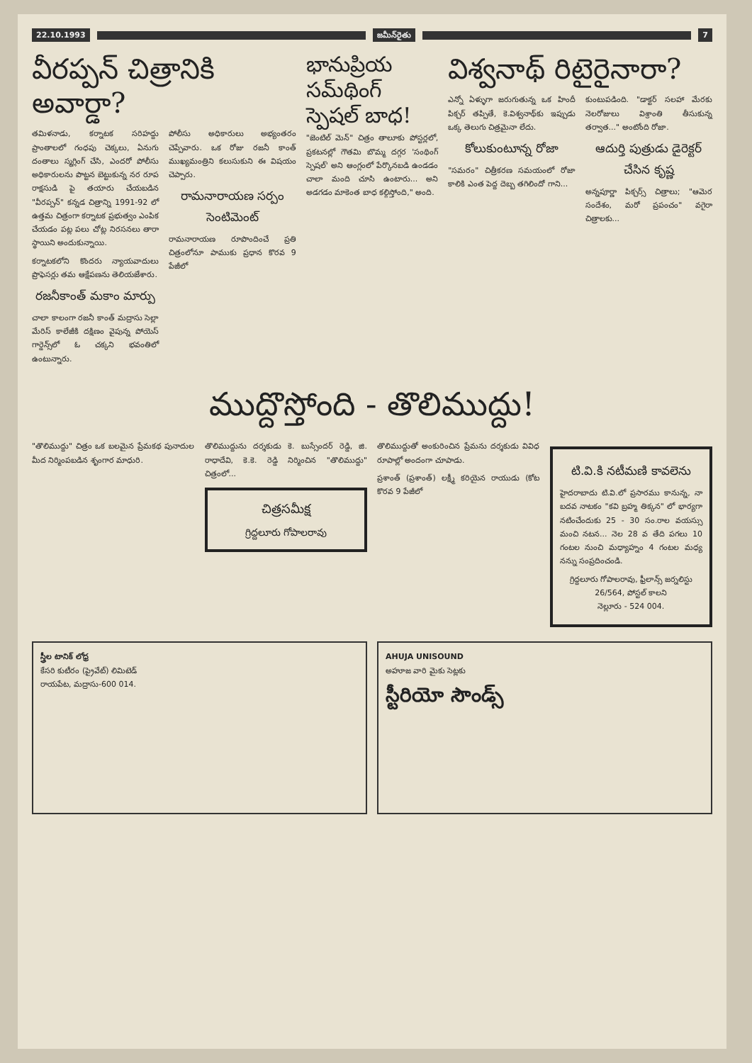22.10.1993 జమీన్‌రైతు 7
వీరప్పన్ చిత్రానికి అవార్డా?
తమిళనాడు, కర్నాటక సరిహద్దు ప్రాంతాలలో గంధపు చెక్కలు, ఏనుగు దంతాలు స్మగ్లింగ్ చేసి, ఎందరో పోలీసు అధికారులను పొట్టన బెట్టుకున్న నర రూప రాక్షసుడి పై తయారు చేయబడిన "వీరప్పన్" కన్నడ చిత్రాన్ని 1991-92 లో ఉత్తమ చిత్రంగా కర్నాటక ప్రభుత్వం ఎంపిక చేయడం పట్ల పలు చోట్ల నిరసనలు తారా స్థాయిని అందుకున్నాయి.
కర్నాటకలోని కొందరు న్యాయవాదులు ప్రొఫెసర్లు తమ ఆక్షేపణను తెలియజేశారు.
రజనీకాంత్ మకాం మార్పు
చాలా కాలంగా రజనీ కాంత్ మద్రాసు సెల్లా మేరిస్ కాలేజీకి దక్షిణం వైపున్న పోయెస్ గార్డెన్స్‌లో ఓ చక్కని భవంతిలో ఉంటున్నారు.
పోలీసు అధికారులు అభ్యంతరం చెప్పేవారు. ఒక రోజు రజనీ కాంత్ ముఖ్యమంత్రిని కలుసుకుని ఈ విషయం చెప్పారు.
రామనారాయణ సర్పం సెంటిమెంట్
రామనారాయణ రూపొందించే ప్రతి చిత్రంలోనూ పాముకు ప్రధాన కొరవ 9 పేజీలో
భానుప్రియ సమ్‌థింగ్ స్పెషల్ బాధ!
"జెంటిల్ మెన్" చిత్రం తాలూకు పోస్టర్లలో, ప్రకటనల్లో గౌతమి బొమ్మ దగ్గర 'సంథింగ్ స్పెషల్' అని ఆంగ్లంలో పేర్కొనబడి ఉండడం చాలా మంది చూసి ఉంటారు... అని అడగడం మాకెంత బాధ కల్గిస్తోంది," అంది.
విశ్వనాథ్ రిటైరైనారా?
ఎన్నో ఏళ్ళుగా జరుగుతున్న ఒక హిందీ పిక్చర్ తప్పితే, కె.విశ్వనాథ్‌కు ఇప్పుడు ఒక్క తెలుగు చిత్రమైనా లేదు.
కోలుకుంటూన్న రోజా
"సమరం" చిత్రీకరణ సమయంలో రోజా కాలికి ఎంత పెద్ద దెబ్బ తగిలిందో గాని...
కుంటుపడింది. "డాక్టర్ సలహా మేరకు నెలరోజులు విశ్రాంతి తీసుకున్న తర్వాత..." అంటోంది రోజా.
ఆదుర్తి పుత్రుడు డైరెక్టర్ చేసిన కృష్ణ
అన్నపూర్ణా పిక్చర్స్ చిత్రాలు; "ఆమెర సందేశం, మరో ప్రపంచం" వగైరా చిత్రాలకు...
ముద్దొస్తోంది - తొలిముద్దు!
"తొలిముద్దు" చిత్రం ఒక బలమైన ప్రేమకథ పునాదుల మీద నిర్మింపబడిన శృంగార మాధురి.
తొలిముద్దును దర్శకుడు కె. బుస్సేందర్ రెడ్డి, జి. రాధాదేవి, కె.కె. రెడ్డి నిర్మించిన "తొలిముద్దు" చిత్రంలో...
చిత్రసమీక్ష
గ్రిద్దలూరు గోపాలరావు
తొలిముద్దుతో అంకురించిన ప్రేమను దర్శకుడు వివిధ రూపాల్లో అందంగా చూపాడు.
ప్రశాంత్ (ప్రశాంత్) లక్ష్మీ కరియైన రాయుడు (కోట కొరవ 9 పేజీలో
టి.వి.కి నటీమణి కావలెను
హైదరాబాదు టి.వి.లో ప్రసారము కానున్న, నా బదవ నాటకం "కవి బ్రహ్మ తిక్కన" లో భార్యగా నటించేందుకు 25 - 30 సం.రాల వయస్సు మంచి నటన... నెల 28 వ తేది పగలు 10 గంటల నుంచి మధ్యాహ్నం 4 గంటల మధ్య నన్ను సంప్రదించండి.
గ్రిద్దలూరు గోపాలరావు, ఫ్రీలాన్స్ జర్నలిస్టు
26/564, పోస్టల్ కాలని
నెల్లూరు - 524 004.
స్త్రీల టానిక్ లోధ్ర
కేసరి కుటీరం (ప్రైవేట్) లిమిటెడ్
రాయపేట, మద్రాసు-600 014.
AHUJA UNISOUND
అహూజ వారి మైకు సెట్లకు
స్టీరియో సౌండ్స్